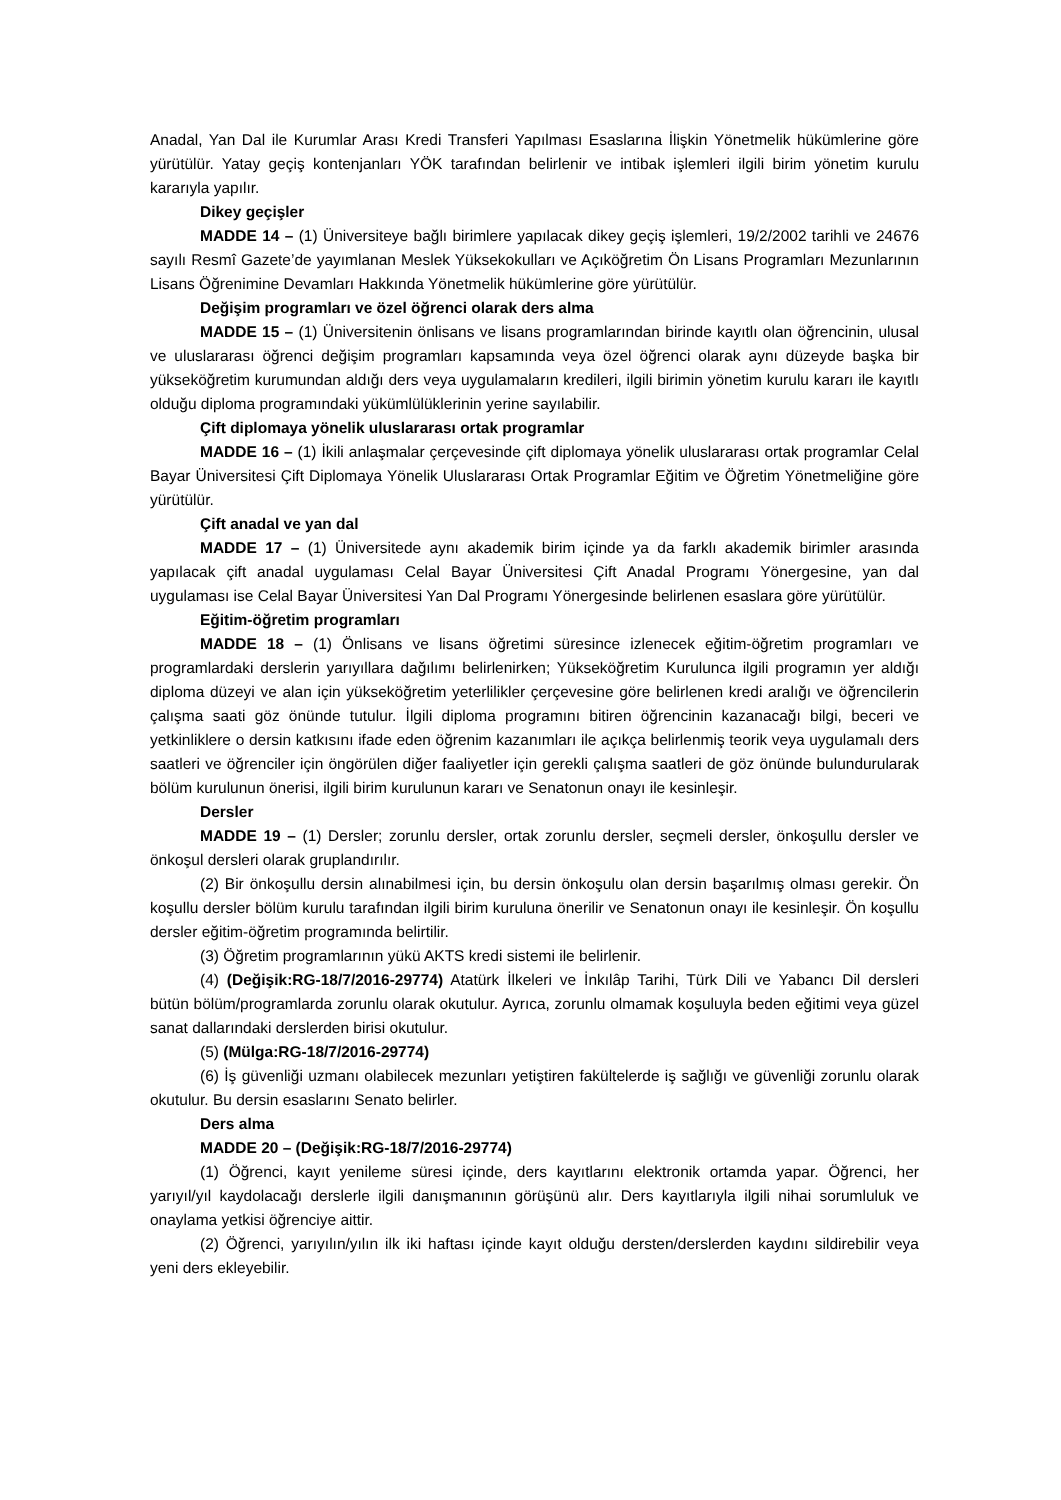Anadal, Yan Dal ile Kurumlar Arası Kredi Transferi Yapılması Esaslarına İlişkin Yönetmelik hükümlerine göre yürütülür. Yatay geçiş kontenjanları YÖK tarafından belirlenir ve intibak işlemleri ilgili birim yönetim kurulu kararıyla yapılır.
Dikey geçişler
MADDE 14 – (1) Üniversiteye bağlı birimlere yapılacak dikey geçiş işlemleri, 19/2/2002 tarihli ve 24676 sayılı Resmî Gazete’de yayımlanan Meslek Yüksekokulları ve Açıköğretim Ön Lisans Programları Mezunlarının Lisans Öğrenimine Devamları Hakkında Yönetmelik hükümlerine göre yürütülür.
Değişim programları ve özel öğrenci olarak ders alma
MADDE 15 – (1) Üniversitenin önlisans ve lisans programlarından birinde kayıtlı olan öğrencinin, ulusal ve uluslararası öğrenci değişim programları kapsamında veya özel öğrenci olarak aynı düzeyde başka bir yükseköğretim kurumundan aldığı ders veya uygulamaların kredileri, ilgili birimin yönetim kurulu kararı ile kayıtlı olduğu diploma programındaki yükümlülüklerinin yerine sayılabilir.
Çift diplomaya yönelik uluslararası ortak programlar
MADDE 16 – (1) İkili anlaşmalar çerçevesinde çift diplomaya yönelik uluslararası ortak programlar Celal Bayar Üniversitesi Çift Diplomaya Yönelik Uluslararası Ortak Programlar Eğitim ve Öğretim Yönetmeliğine göre yürütülür.
Çift anadal ve yan dal
MADDE 17 – (1) Üniversitede aynı akademik birim içinde ya da farklı akademik birimler arasında yapılacak çift anadal uygulaması Celal Bayar Üniversitesi Çift Anadal Programı Yönergesine, yan dal uygulaması ise Celal Bayar Üniversitesi Yan Dal Programı Yönergesinde belirlenen esaslara göre yürütülür.
Eğitim-öğretim programları
MADDE 18 – (1) Önlisans ve lisans öğretimi süresince izlenecek eğitim-öğretim programları ve programlardaki derslerin yarıyıllara dağılımı belirlenirken; Yükseköğretim Kurulunca ilgili programın yer aldığı diploma düzeyi ve alan için yükseköğretim yeterlilikler çerçevesine göre belirlenen kredi aralığı ve öğrencilerin çalışma saati göz önünde tutulur. İlgili diploma programını bitiren öğrencinin kazanacağı bilgi, beceri ve yetkinliklere o dersin katkısını ifade eden öğrenim kazanımları ile açıkça belirlenmiş teorik veya uygulamalı ders saatleri ve öğrenciler için öngörülen diğer faaliyetler için gerekli çalışma saatleri de göz önünde bulundurularak bölüm kurulunun önerisi, ilgili birim kurulunun kararı ve Senatonun onayı ile kesinleşir.
Dersler
MADDE 19 – (1) Dersler; zorunlu dersler, ortak zorunlu dersler, seçmeli dersler, önkoşullu dersler ve önkoşul dersleri olarak gruplandırılır.
(2) Bir önkoşullu dersin alınabilmesi için, bu dersin önkoşulu olan dersin başarılmış olması gerekir. Ön koşullu dersler bölüm kurulu tarafından ilgili birim kuruluna önerilir ve Senatonun onayı ile kesinleşir. Ön koşullu dersler eğitim-öğretim programında belirtilir.
(3) Öğretim programlarının yükü AKTS kredi sistemi ile belirlenir.
(4) (Değişik:RG-18/7/2016-29774) Atatürk İlkeleri ve İnkılâp Tarihi, Türk Dili ve Yabancı Dil dersleri bütün bölüm/programlarda zorunlu olarak okutulur. Ayrıca, zorunlu olmamak koşuluyla beden eğitimi veya güzel sanat dallarındaki derslerden birisi okutulur.
(5) (Mülga:RG-18/7/2016-29774)
(6) İş güvenliği uzmanı olabilecek mezunları yetiştiren fakültelerde iş sağlığı ve güvenliği zorunlu olarak okutulur. Bu dersin esaslarını Senato belirler.
Ders alma
MADDE 20 – (Değişik:RG-18/7/2016-29774)
(1) Öğrenci, kayıt yenileme süresi içinde, ders kayıtlarını elektronik ortamda yapar. Öğrenci, her yarıyıl/yıl kaydolacağı derslerle ilgili danışmanının görüşünü alır. Ders kayıtlarıyla ilgili nihai sorumluluk ve onaylama yetkisi öğrenciye aittir.
(2) Öğrenci, yarıyılın/yılın ilk iki haftası içinde kayıt olduğu dersten/derslerden kaydını sildirebilir veya yeni ders ekleyebilir.